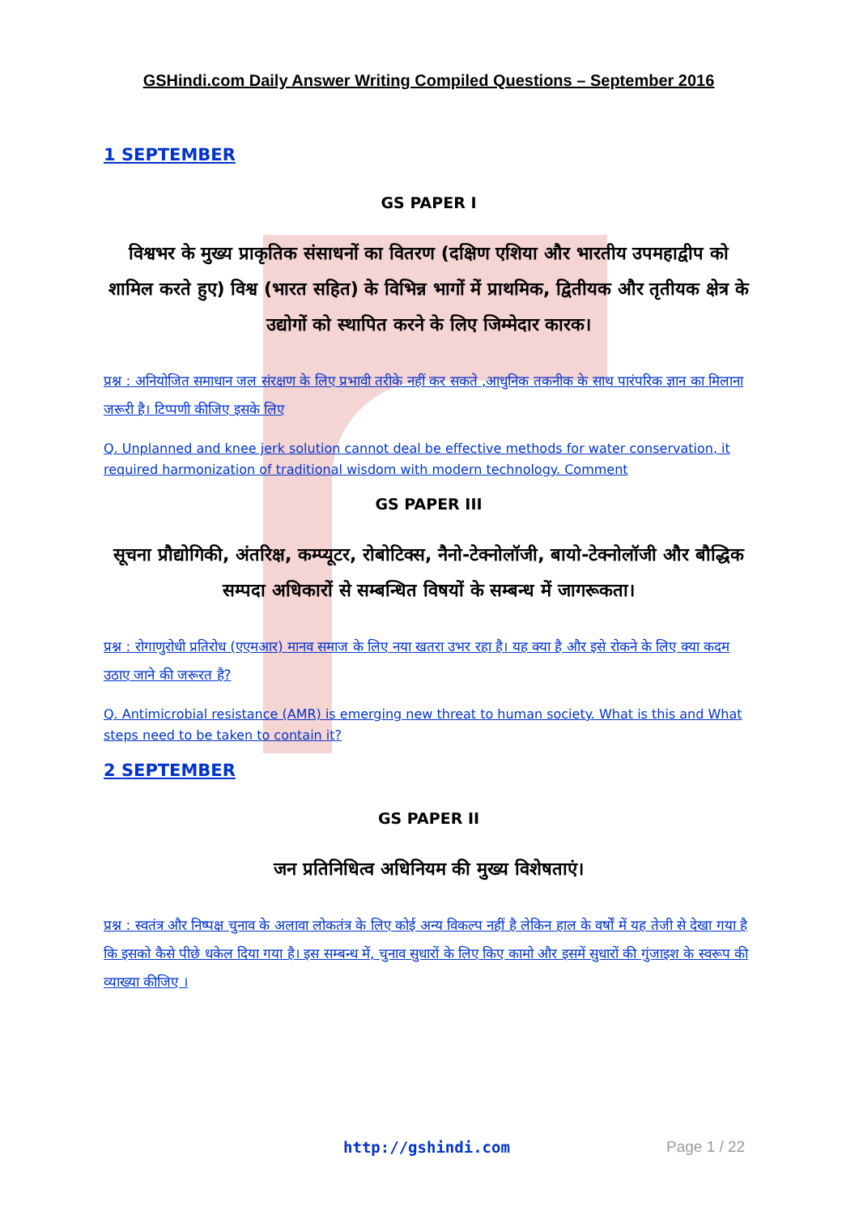GSHindi.com Daily Answer Writing Compiled Questions – September 2016
1 SEPTEMBER
GS PAPER I
विश्वभर के मुख्य प्राकृतिक संसाधनों का वितरण (दक्षिण एशिया और भारतीय उपमहाद्वीप को शामिल करते हुए) विश्व (भारत सहित) के विभिन्न भागों में प्राथमिक, द्वितीयक और तृतीयक क्षेत्र के उद्योगों को स्थापित करने के लिए जिम्मेदार कारक।
प्रश्न : अनियोजित समाधान जल संरक्षण के लिए प्रभावी तरीके नहीं कर सकते ,आधुनिक तकनीक के साथ पारंपरिक ज्ञान का मिलाना जरूरी है। टिप्पणी कीजिए इसके लिए
Q. Unplanned and knee jerk solution cannot deal be effective methods for water conservation, it required harmonization of traditional wisdom with modern technology. Comment
GS PAPER III
सूचना प्रौद्योगिकी, अंतरिक्ष, कम्प्यूटर, रोबोटिक्स, नैनो-टेक्नोलॉजी, बायो-टेक्नोलॉजी और बौद्धिक सम्पदा अधिकारों से सम्बन्धित विषयों के सम्बन्ध में जागरूकता।
प्रश्न : रोगाणुरोधी प्रतिरोध (एएमआर) मानव समाज के लिए नया खतरा उभर रहा है। यह क्या है और इसे रोकने के लिए क्या कदम उठाए जाने की जरूरत है?
Q. Antimicrobial resistance (AMR) is emerging new threat to human society. What is this and What steps need to be taken to contain it?
2 SEPTEMBER
GS PAPER II
जन प्रतिनिधित्व अधिनियम की मुख्य विशेषताएं।
प्रश्न : स्वतंत्र और निष्पक्ष चुनाव के अलावा लोकतंत्र के लिए कोई अन्य विकल्प नहीं है लेकिन हाल के वर्षों में यह तेजी से देखा गया है कि इसको कैसे पीछे धकेल दिया गया है। इस सम्बन्ध में, चुनाव सुधारों के लिए किए कामो और इसमें सुधारों की गुंजाइश के स्वरूप की व्याख्या कीजिए ।
http://gshindi.com Page 1 / 22